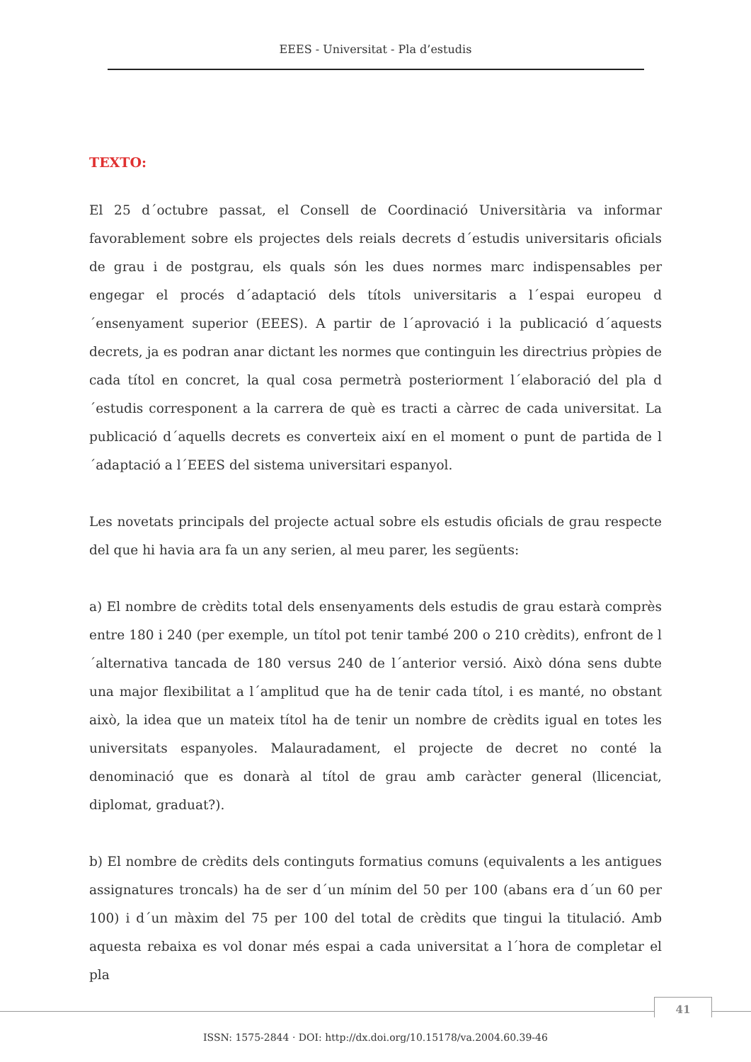EEES - Universitat - Pla d’estudis
TEXTO:
El 25 d´octubre passat, el Consell de Coordinació Universitària va informar favorablement sobre els projectes dels reials decrets d´estudis universitaris oficials de grau i de postgrau, els quals són les dues normes marc indispensables per engegar el procés d´adaptació dels títols universitaris a l´espai europeu d´ensenyament superior (EEES). A partir de l´aprovació i la publicació d´aquests decrets, ja es podran anar dictant les normes que continguin les directrius pròpies de cada títol en concret, la qual cosa permetrà posteriorment l´elaboració del pla d´estudis corresponent a la carrera de què es tracti a càrrec de cada universitat. La publicació d´aquells decrets es converteix així en el moment o punt de partida de l´adaptació a l´EEES del sistema universitari espanyol.
Les novetats principals del projecte actual sobre els estudis oficials de grau respecte del que hi havia ara fa un any serien, al meu parer, les següents:
a) El nombre de crèdits total dels ensenyaments dels estudis de grau estarà comprès entre 180 i 240 (per exemple, un títol pot tenir també 200 o 210 crèdits), enfront de l´alternativa tancada de 180 versus 240 de l´anterior versió. Això dóna sens dubte una major flexibilitat a l´amplitud que ha de tenir cada títol, i es manté, no obstant això, la idea que un mateix títol ha de tenir un nombre de crèdits igual en totes les universitats espanyoles. Malauradament, el projecte de decret no conté la denominació que es donarà al títol de grau amb caràcter general (llicenciat, diplomat, graduat?).
b) El nombre de crèdits dels continguts formatius comuns (equivalents a les antigues assignatures troncals) ha de ser d´un mínim del 50 per 100 (abans era d´un 60 per 100) i d´un màxim del 75 per 100 del total de crèdits que tingui la titulació. Amb aquesta rebaixa es vol donar més espai a cada universitat a l´hora de completar el pla
41
ISSN: 1575-2844 · DOI: http://dx.doi.org/10.15178/va.2004.60.39-46